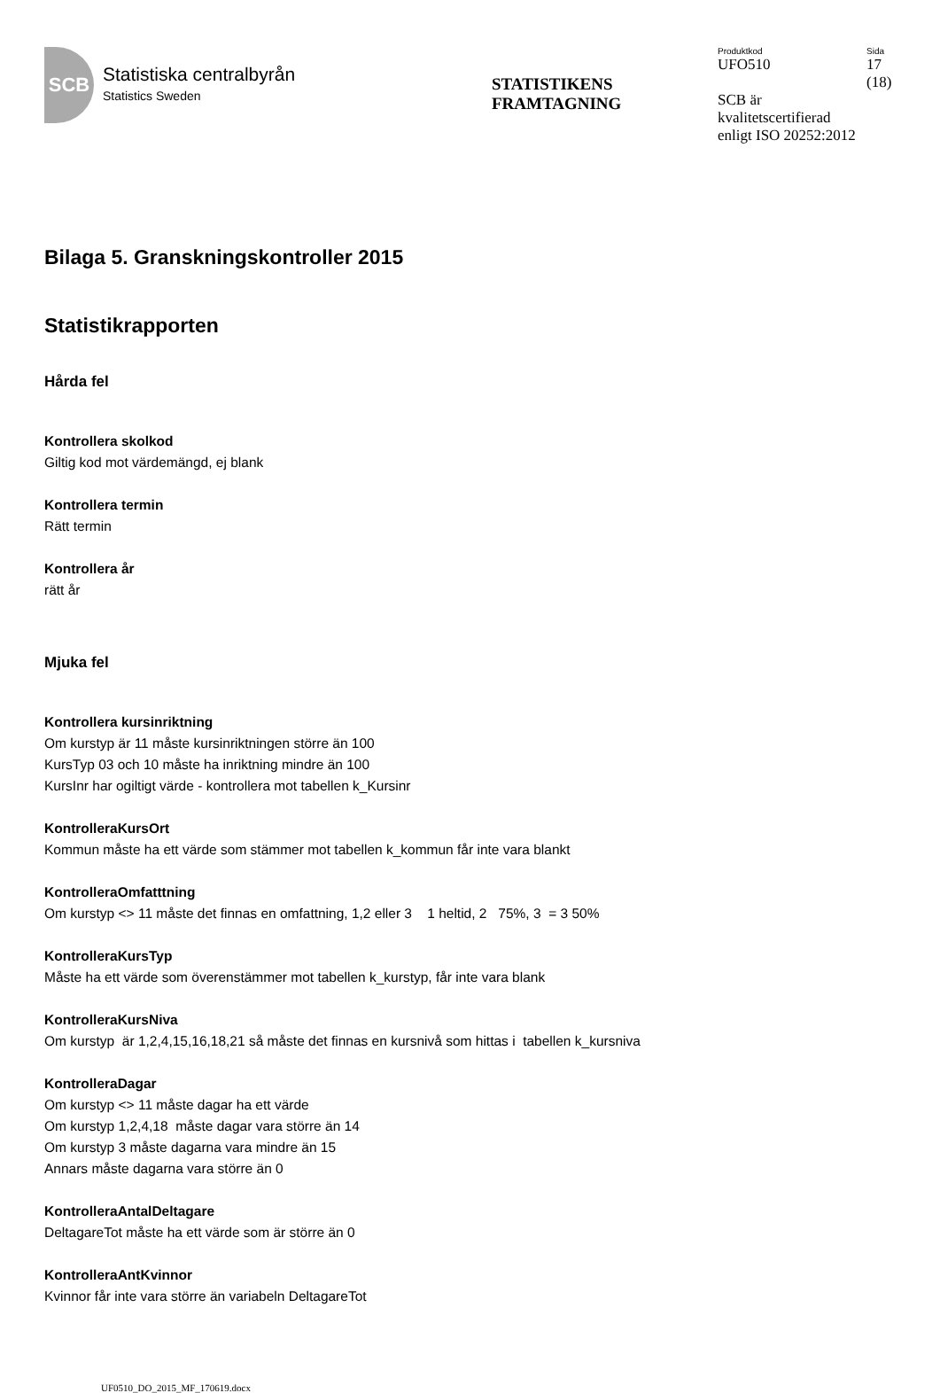SCB
Statistiska centralbyrån
Statistics Sweden
STATISTIKENS
FRAMTAGNING
Produktkod Sida
UFO510 17
(18)
SCB är
kvalitetscertifierad
enligt ISO 20252:2012
Bilaga 5. Granskningskontroller 2015
Statistikrapporten
Hårda fel
Kontrollera skolkod
Giltig kod mot värdemängd, ej blank
Kontrollera termin
Rätt termin
Kontrollera år
rätt år
Mjuka fel
Kontrollera kursinriktning
Om kurstyp är 11 måste kursinriktningen större än 100
KursTyp 03 och 10 måste ha inriktning mindre än 100
KursInr har ogiltigt värde - kontrollera mot tabellen k_Kursinr
KontrolleraKursOrt
Kommun måste ha ett värde som stämmer mot tabellen k_kommun får inte vara blankt
KontrolleraOmfatttning
Om kurstyp <> 11 måste det finnas en omfattning, 1,2 eller 3 1 heltid, 2 75%, 3 = 3 50%
KontrolleraKursTyp
Måste ha ett värde som överenstämmer mot tabellen k_kurstyp, får inte vara blank
KontrolleraKursNiva
Om kurstyp är 1,2,4,15,16,18,21 så måste det finnas en kursnivå som hittas i tabellen k_kursniva
KontrolleraDagar
Om kurstyp <> 11 måste dagar ha ett värde
Om kurstyp 1,2,4,18 måste dagar vara större än 14
Om kurstyp 3 måste dagarna vara mindre än 15
Annars måste dagarna vara större än 0
KontrolleraAntalDeltagare
DeltagareTot måste ha ett värde som är större än 0
KontrolleraAntKvinnor
Kvinnor får inte vara större än variabeln DeltagareTot
UF0510_DO_2015_MF_170619.docx